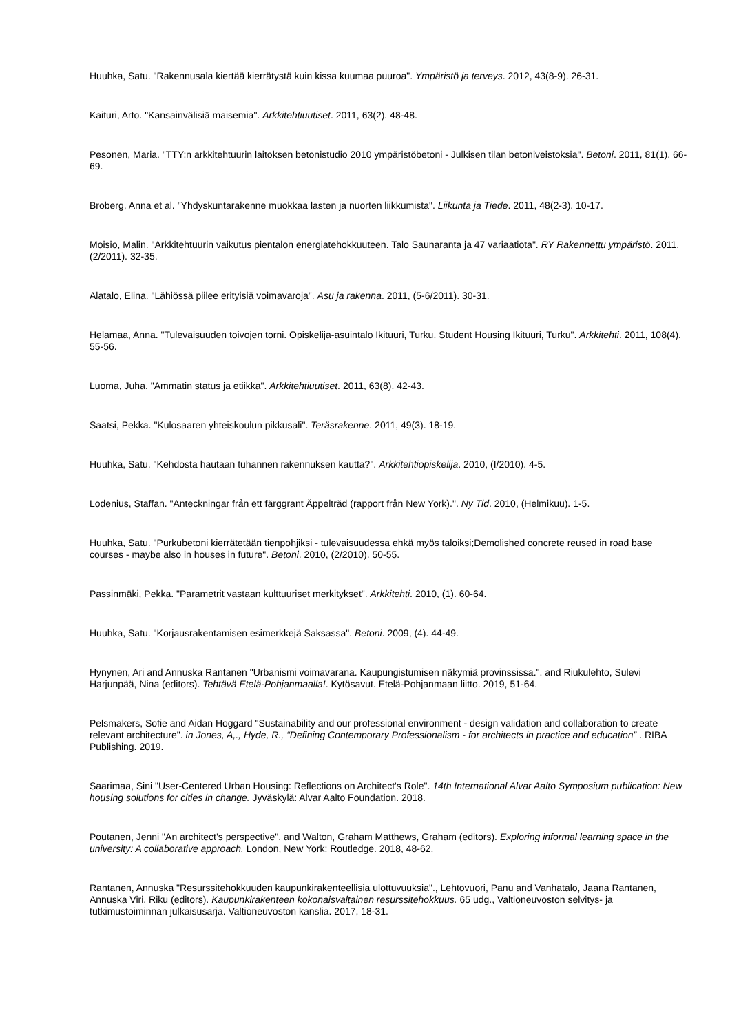Huuhka, Satu. "Rakennusala kiertää kierrätystä kuin kissa kuumaa puuroa". Ympäristö ja terveys. 2012, 43(8-9). 26-31.
Kaituri, Arto. "Kansainvälisiä maisemia". Arkkitehtiuutiset. 2011, 63(2). 48-48.
Pesonen, Maria. "TTY:n arkkitehtuurin laitoksen betonistudio 2010 ympäristöbetoni - Julkisen tilan betoniveistoksia". Betoni. 2011, 81(1). 66-69.
Broberg, Anna et al. "Yhdyskuntarakenne muokkaa lasten ja nuorten liikkumista". Liikunta ja Tiede. 2011, 48(2-3). 10-17.
Moisio, Malin. "Arkkitehtuurin vaikutus pientalon energiatehokkuuteen. Talo Saunaranta ja 47 variaatiota". RY Rakennettu ympäristö. 2011, (2/2011). 32-35.
Alatalo, Elina. "Lähiössä piilee erityisiä voimavaroja". Asu ja rakenna. 2011, (5-6/2011). 30-31.
Helamaa, Anna. "Tulevaisuuden toivojen torni. Opiskelija-asuintalo Ikituuri, Turku. Student Housing Ikituuri, Turku". Arkkitehti. 2011, 108(4). 55-56.
Luoma, Juha. "Ammatin status ja etiikka". Arkkitehtiuutiset. 2011, 63(8). 42-43.
Saatsi, Pekka. "Kulosaaren yhteiskoulun pikkusali". Teräsrakenne. 2011, 49(3). 18-19.
Huuhka, Satu. "Kehdosta hautaan tuhannen rakennuksen kautta?". Arkkitehtiopiskelija. 2010, (I/2010). 4-5.
Lodenius, Staffan. "Anteckningar från ett färggrant Äppelträd (rapport från New York).". Ny Tid. 2010, (Helmikuu). 1-5.
Huuhka, Satu. "Purkubetoni kierrätetään tienpohjiksi - tulevaisuudessa ehkä myös taloiksi;Demolished concrete reused in road base courses - maybe also in houses in future". Betoni. 2010, (2/2010). 50-55.
Passinmäki, Pekka. "Parametrit vastaan kulttuuriset merkitykset". Arkkitehti. 2010, (1). 60-64.
Huuhka, Satu. "Korjausrakentamisen esimerkkejä Saksassa". Betoni. 2009, (4). 44-49.
Hynynen, Ari and Annuska Rantanen "Urbanismi voimavarana. Kaupungistumisen näkymiä provinssissa.". and Riukulehto, Sulevi Harjunpää, Nina (editors). Tehtävä Etelä-Pohjanmaalla!. Kytösavut. Etelä-Pohjanmaan liitto. 2019, 51-64.
Pelsmakers, Sofie and Aidan Hoggard "Sustainability and our professional environment - design validation and collaboration to create relevant architecture". in Jones, A,., Hyde, R., “Defining Contemporary Professionalism - for architects in practice and education” . RIBA Publishing. 2019.
Saarimaa, Sini "User-Centered Urban Housing: Reflections on Architect's Role". 14th International Alvar Aalto Symposium publication: New housing solutions for cities in change. Jyväskylä: Alvar Aalto Foundation. 2018.
Poutanen, Jenni "An architect’s perspective". and Walton, Graham Matthews, Graham (editors). Exploring informal learning space in the university: A collaborative approach. London, New York: Routledge. 2018, 48-62.
Rantanen, Annuska "Resurssitehokkuuden kaupunkirakenteellisia ulottuvuuksia"., Lehtovuori, Panu and Vanhatalo, Jaana Rantanen, Annuska Viri, Riku (editors). Kaupunkirakenteen kokonaisvaltainen resurssitehokkuus. 65 udg., Valtioneuvoston selvitys- ja tutkimustoiminnan julkaisusarja. Valtioneuvoston kanslia. 2017, 18-31.